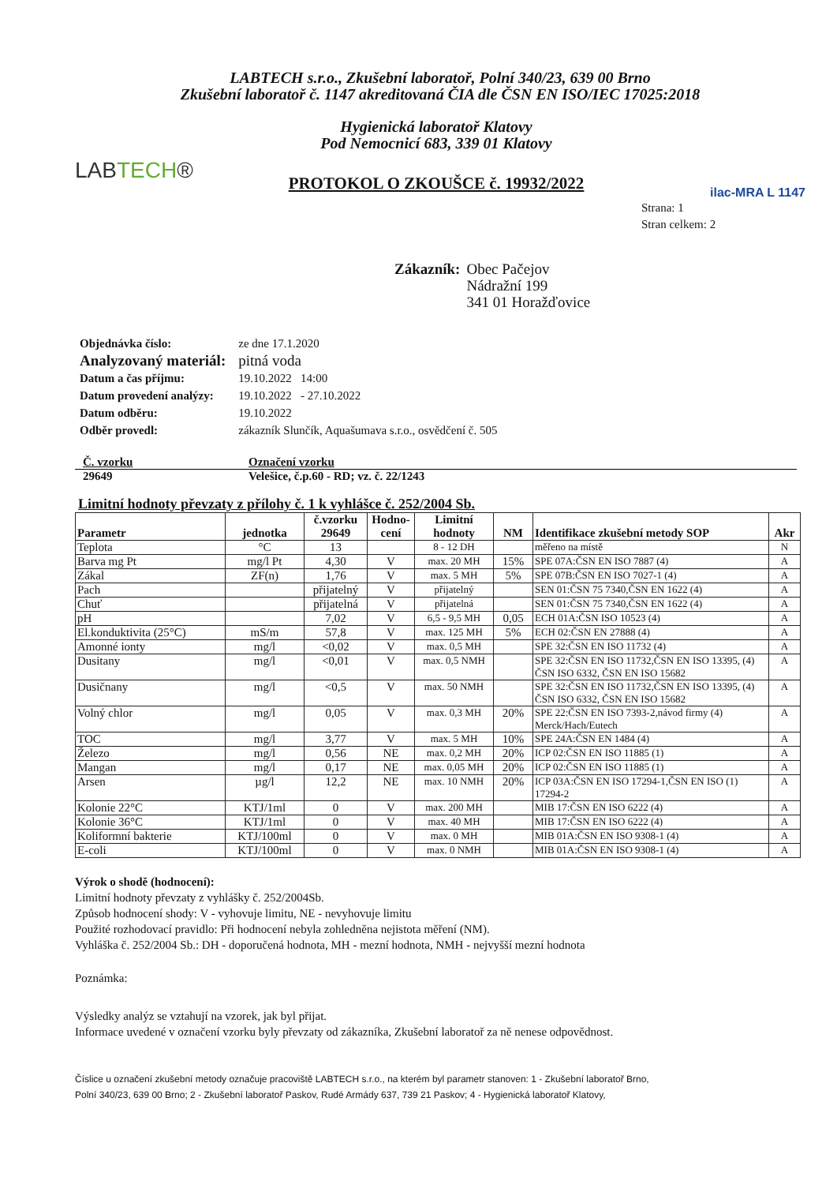LABTECH s.r.o., Zkušební laboratoř, Polní 340/23, 639 00 Brno
Zkušební laboratoř č. 1147 akreditovaná ČIA dle ČSN EN ISO/IEC 17025:2018
LABTECH®
Hygienická laboratoř Klatovy
Pod Nemocnicí 683, 339 01 Klatovy
PROTOKOL O ZKOUŠCE č. 19932/2022
ilac-MRA L 1147
Strana: 1
Stran celkem: 2
Zákazník: Obec Pačejov
Nádražní 199
341 01 Horažďovice
| Objednávka číslo: | ze dne 17.1.2020 |
| Analyzovaný materiál: | pitná voda |
| Datum a čas příjmu: | 19.10.2022 14:00 |
| Datum provedení analýzy: | 19.10.2022 - 27.10.2022 |
| Datum odběru: | 19.10.2022 |
| Odběr provedl: | zákazník Slunčík, Aquašumava s.r.o., osvědčení č. 505 |
| Č. vzorku | Označení vzorku |
| 29649 | Velešice, č.p.60 - RD; vz. č. 22/1243 |
Limitní hodnoty převzaty z přílohy č. 1 k vyhlášce č. 252/2004 Sb.
| Parametr | jednotka | č.vzorku 29649 | Hodno-cení | Limitní hodnoty | NM | Identifikace zkušební metody SOP | Akr |
| --- | --- | --- | --- | --- | --- | --- | --- |
| Teplota | °C | 13 | | 8 - 12 DH | | měřeno na místě | N |
| Barva mg Pt | mg/l Pt | 4,30 | V | max. 20 MH | 15% | SPE 07A:ČSN EN ISO 7887 (4) | A |
| Zákal | ZF(n) | 1,76 | V | max. 5 MH | 5% | SPE 07B:ČSN EN ISO 7027-1 (4) | A |
| Pach | | přijatelný | V | přijatelný | | SEN 01:ČSN 75 7340,ČSN EN 1622 (4) | A |
| Chuť | | přijatelná | V | přijatelná | | SEN 01:ČSN 75 7340,ČSN EN 1622 (4) | A |
| pH | | 7,02 | V | 6,5 - 9,5 MH | 0,05 | ECH 01A:ČSN ISO 10523 (4) | A |
| El.konduktivita (25°C) | mS/m | 57,8 | V | max. 125 MH | 5% | ECH 02:ČSN EN 27888 (4) | A |
| Amonné ionty | mg/l | <0,02 | V | max. 0,5 MH | | SPE 32:ČSN EN ISO 11732 (4) | A |
| Dusitany | mg/l | <0,01 | V | max. 0,5 NMH | | SPE 32:ČSN EN ISO 11732,ČSN EN ISO 13395, (4) ČSN ISO 6332, ČSN EN ISO 15682 | A |
| Dusičnany | mg/l | <0,5 | V | max. 50 NMH | | SPE 32:ČSN EN ISO 11732,ČSN EN ISO 13395, (4) ČSN ISO 6332, ČSN EN ISO 15682 | A |
| Volný chlor | mg/l | 0,05 | V | max. 0,3 MH | 20% | SPE 22:ČSN EN ISO 7393-2,návod firmy (4) Merck/Hach/Eutech | A |
| TOC | mg/l | 3,77 | V | max. 5 MH | 10% | SPE 24A:ČSN EN 1484 (4) | A |
| Železo | mg/l | 0,56 | NE | max. 0,2 MH | 20% | ICP 02:ČSN EN ISO 11885 (1) | A |
| Mangan | mg/l | 0,17 | NE | max. 0,05 MH | 20% | ICP 02:ČSN EN ISO 11885 (1) | A |
| Arsen | µg/l | 12,2 | NE | max. 10 NMH | 20% | ICP 03A:ČSN EN ISO 17294-1,ČSN EN ISO (1) 17294-2 | A |
| Kolonie 22°C | KTJ/1ml | 0 | V | max. 200 MH | | MIB 17:ČSN EN ISO 6222 (4) | A |
| Kolonie 36°C | KTJ/1ml | 0 | V | max. 40 MH | | MIB 17:ČSN EN ISO 6222 (4) | A |
| Koliformní bakterie | KTJ/100ml | 0 | V | max. 0 MH | | MIB 01A:ČSN EN ISO 9308-1 (4) | A |
| E-coli | KTJ/100ml | 0 | V | max. 0 NMH | | MIB 01A:ČSN EN ISO 9308-1 (4) | A |
Výrok o shodě (hodnocení):
Limitní hodnoty převzaty z vyhlášky č. 252/2004Sb.
Způsob hodnocení shody: V - vyhovuje limitu, NE - nevyhovuje limitu
Použité rozhodovací pravidlo: Při hodnocení nebyla zohledněna nejistota měření (NM).
Vyhláška č. 252/2004 Sb.: DH - doporučená hodnota, MH - mezní hodnota, NMH - nejvyšší mezní hodnota
Poznámka:
Výsledky analýz se vztahují na vzorek, jak byl přijat.
Informace uvedené v označení vzorku byly převzaty od zákazníka, Zkušební laboratoř za ně nenese odpovědnost.
Číslice u označení zkušební metody označuje pracoviště LABTECH s.r.o., na kterém byl parametr stanoven: 1 - Zkušební laboratoř Brno,
Polní 340/23, 639 00 Brno; 2 - Zkušební laboratoř Paskov, Rudé Armády 637, 739 21 Paskov; 4 - Hygienická laboratoř Klatovy,